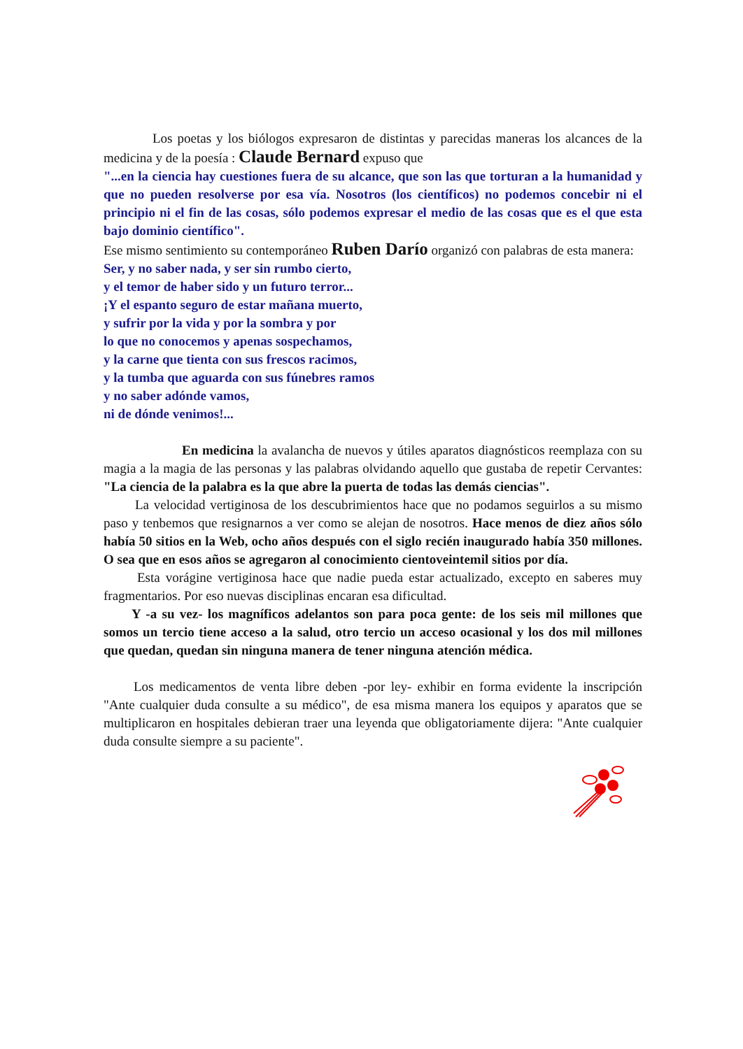Los poetas y los biólogos expresaron de distintas y parecidas maneras los alcances de la medicina y de la poesía : Claude Bernard expuso que
"...en la ciencia hay cuestiones fuera de su alcance, que son las que torturan a la humanidad y que no pueden resolverse por esa vía. Nosotros (los científicos) no podemos concebir ni el principio ni el fin de las cosas, sólo podemos expresar el medio de las cosas que es el que esta bajo dominio científico".
Ese mismo sentimiento su contemporáneo Ruben Darío organizó con palabras de esta manera:
Ser, y no saber nada, y ser sin rumbo cierto,
y el temor de haber sido y un futuro terror...
¡Y el espanto seguro de estar mañana muerto,
y sufrir por la vida y por la sombra y por
lo que no conocemos y apenas sospechamos,
y la carne que tienta con sus frescos racimos,
y la tumba que aguarda con sus fúnebres ramos
y no saber adónde vamos,
ni de dónde venimos!...
En medicina la avalancha de nuevos y útiles aparatos diagnósticos reemplaza con su magia a la magia de las personas y las palabras olvidando aquello que gustaba de repetir Cervantes: "La ciencia de la palabra es la que abre la puerta de todas las demás ciencias".
La velocidad vertiginosa de los descubrimientos hace que no podamos seguirlos a su mismo paso y tenbemos que resignarnos a ver como se alejan de nosotros. Hace menos de diez años sólo había 50 sitios en la Web, ocho años después con el siglo recién inaugurado había 350 millones. O sea que en esos años se agregaron al conocimiento cientoveintemil sitios por día.
Esta vorágine vertiginosa hace que nadie pueda estar actualizado, excepto en saberes muy fragmentarios. Por eso nuevas disciplinas encaran esa dificultad.
Y -a su vez- los magníficos adelantos son para poca gente: de los seis mil millones que somos un tercio tiene acceso a la salud, otro tercio un acceso ocasional y los dos mil millones que quedan, quedan sin ninguna manera de tener ninguna atención médica.
Los medicamentos de venta libre deben -por ley- exhibir en forma evidente la inscripción "Ante cualquier duda consulte a su médico", de esa misma manera los equipos y aparatos que se multiplicaron en hospitales debieran traer una leyenda que obligatoriamente dijera: "Ante cualquier duda consulte siempre a su paciente".